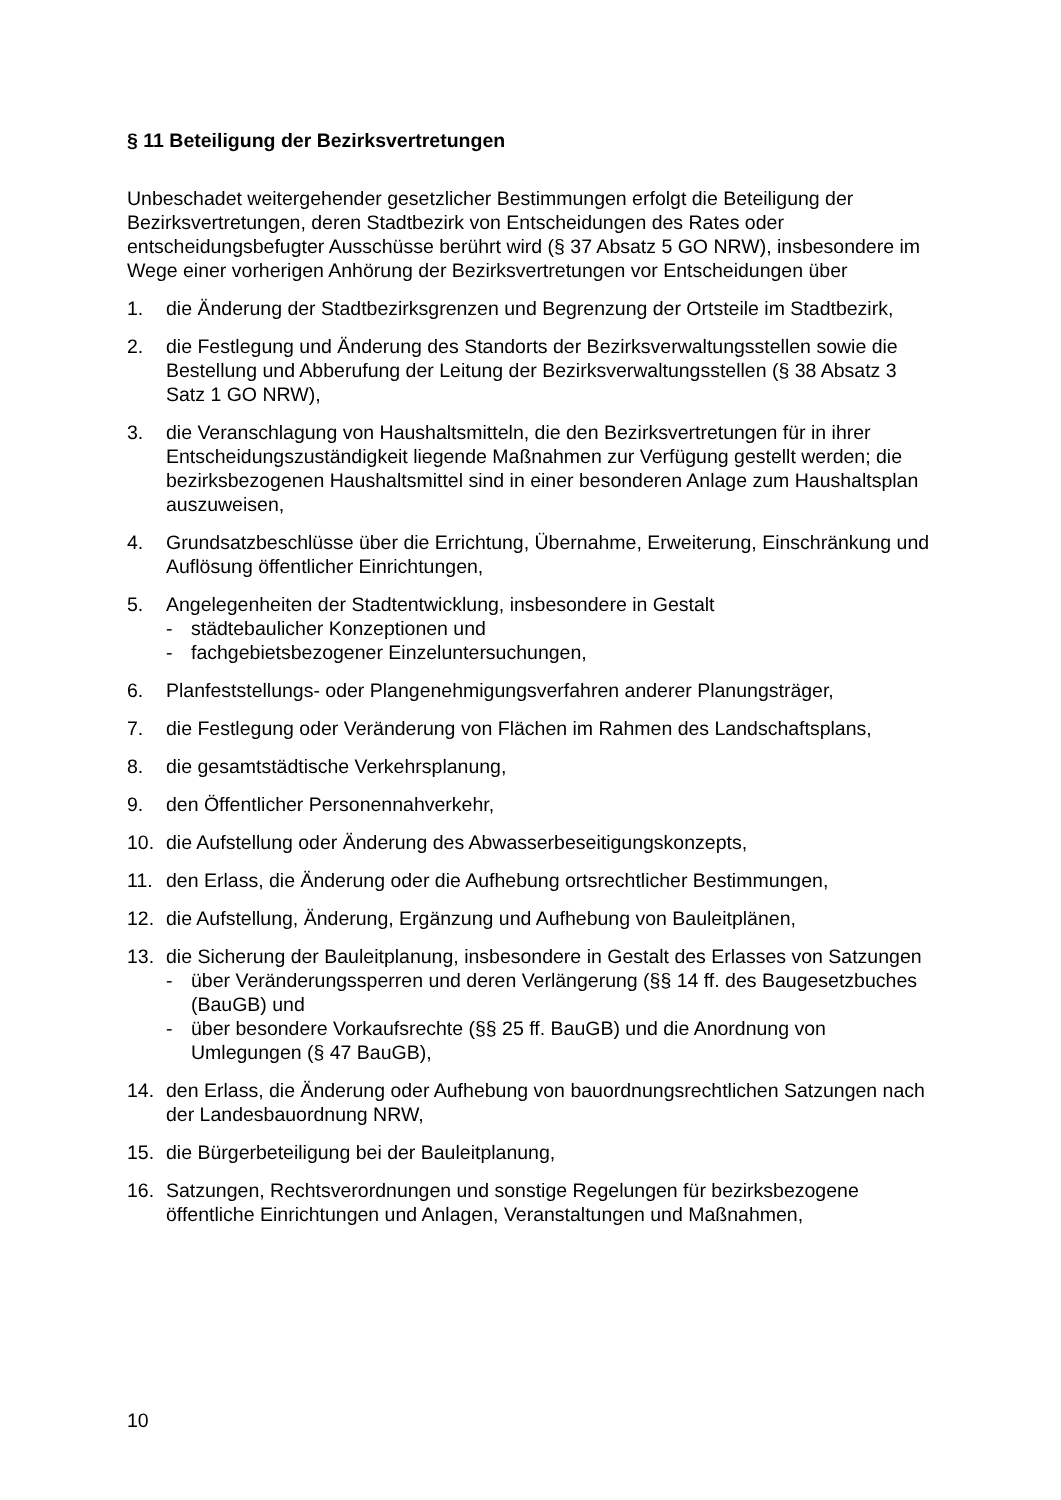§ 11 Beteiligung der Bezirksvertretungen
Unbeschadet weitergehender gesetzlicher Bestimmungen erfolgt die Beteiligung der Bezirksvertretungen, deren Stadtbezirk von Entscheidungen des Rates oder entscheidungsbefugter Ausschüsse berührt wird (§ 37 Absatz 5 GO NRW), insbesondere im Wege einer vorherigen Anhörung der Bezirksvertretungen vor Entscheidungen über
1. die Änderung der Stadtbezirksgrenzen und Begrenzung der Ortsteile im Stadtbezirk,
2. die Festlegung und Änderung des Standorts der Bezirksverwaltungsstellen sowie die Bestellung und Abberufung der Leitung der Bezirksverwaltungsstellen (§ 38 Absatz 3 Satz 1 GO NRW),
3. die Veranschlagung von Haushaltsmitteln, die den Bezirksvertretungen für in ihrer Entscheidungszuständigkeit liegende Maßnahmen zur Verfügung gestellt werden; die bezirksbezogenen Haushaltsmittel sind in einer besonderen Anlage zum Haushaltsplan auszuweisen,
4. Grundsatzbeschlüsse über die Errichtung, Übernahme, Erweiterung, Einschränkung und Auflösung öffentlicher Einrichtungen,
5. Angelegenheiten der Stadtentwicklung, insbesondere in Gestalt
- städtebaulicher Konzeptionen und
- fachgebietsbezogener Einzeluntersuchungen,
6. Planfeststellungs- oder Plangenehmigungsverfahren anderer Planungsträger,
7. die Festlegung oder Veränderung von Flächen im Rahmen des Landschaftsplans,
8. die gesamtstädtische Verkehrsplanung,
9. den Öffentlicher Personennahverkehr,
10. die Aufstellung oder Änderung des Abwasserbeseitigungskonzepts,
11. den Erlass, die Änderung oder die Aufhebung ortsrechtlicher Bestimmungen,
12. die Aufstellung, Änderung, Ergänzung und Aufhebung von Bauleitplänen,
13. die Sicherung der Bauleitplanung, insbesondere in Gestalt des Erlasses von Satzungen
- über Veränderungssperren und deren Verlängerung (§§ 14 ff. des Baugesetzbuches (BauGB) und
- über besondere Vorkaufsrechte (§§ 25 ff. BauGB) und die Anordnung von Umlegungen (§ 47 BauGB),
14. den Erlass, die Änderung oder Aufhebung von bauordnungsrechtlichen Satzungen nach der Landesbauordnung NRW,
15. die Bürgerbeteiligung bei der Bauleitplanung,
16. Satzungen, Rechtsverordnungen und sonstige Regelungen für bezirksbezogene öffentliche Einrichtungen und Anlagen, Veranstaltungen und Maßnahmen,
10